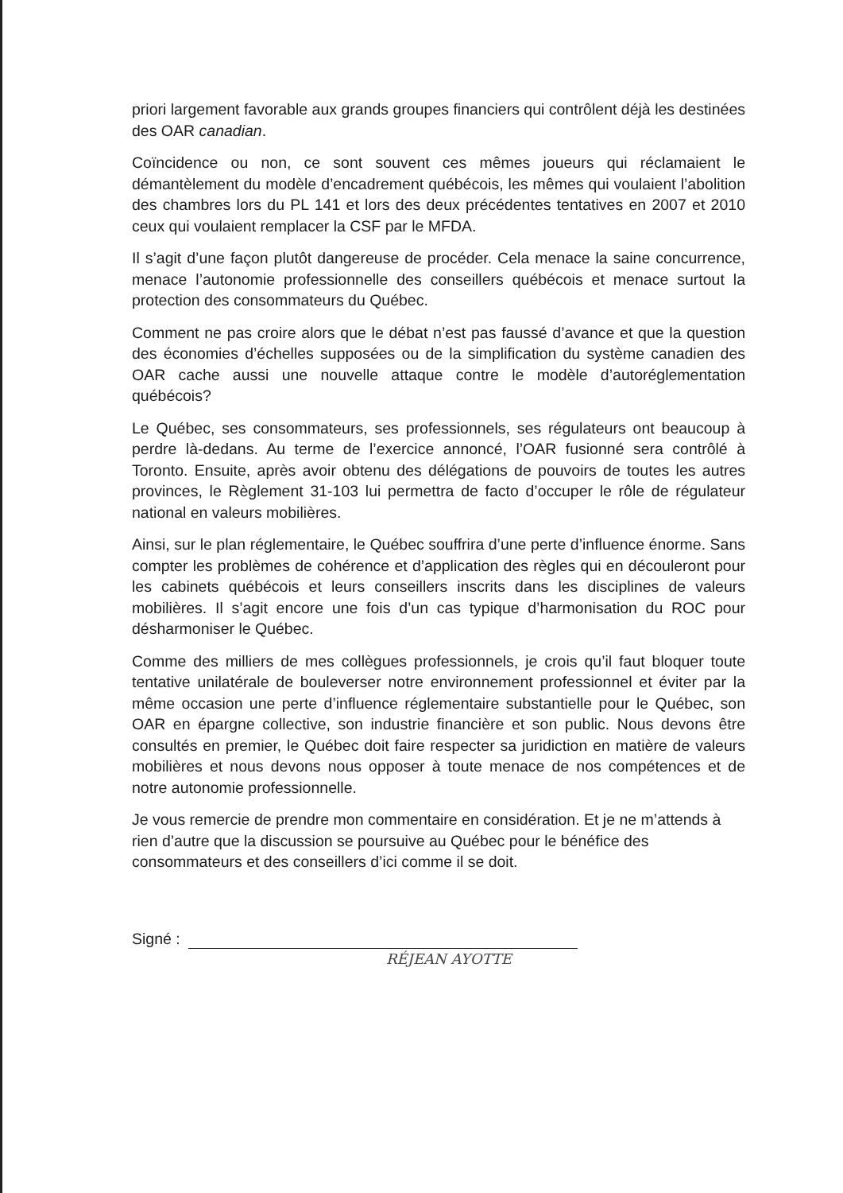priori largement favorable aux grands groupes financiers qui contrôlent déjà les destinées des OAR canadian.
Coïncidence ou non, ce sont souvent ces mêmes joueurs qui réclamaient le démantèlement du modèle d’encadrement québécois, les mêmes qui voulaient l’abolition des chambres lors du PL 141 et lors des deux précédentes tentatives en 2007 et 2010 ceux qui voulaient remplacer la CSF par le MFDA.
Il s’agit d’une façon plutôt dangereuse de procéder. Cela menace la saine concurrence, menace l’autonomie professionnelle des conseillers québécois et menace surtout la protection des consommateurs du Québec.
Comment ne pas croire alors que le débat n’est pas faussé d’avance et que la question des économies d’échelles supposées ou de la simplification du système canadien des OAR cache aussi une nouvelle attaque contre le modèle d’autoréglementation québécois?
Le Québec, ses consommateurs, ses professionnels, ses régulateurs ont beaucoup à perdre là-dedans. Au terme de l’exercice annoncé, l’OAR fusionné sera contrôlé à Toronto. Ensuite, après avoir obtenu des délégations de pouvoirs de toutes les autres provinces, le Règlement 31-103 lui permettra de facto d’occuper le rôle de régulateur national en valeurs mobilières.
Ainsi, sur le plan réglementaire, le Québec souffrira d’une perte d’influence énorme. Sans compter les problèmes de cohérence et d’application des règles qui en découleront pour les cabinets québécois et leurs conseillers inscrits dans les disciplines de valeurs mobilières. Il s’agit encore une fois d’un cas typique d’harmonisation du ROC pour désharmoniser le Québec.
Comme des milliers de mes collègues professionnels, je crois qu’il faut bloquer toute tentative unilatérale de bouleverser notre environnement professionnel et éviter par la même occasion une perte d’influence réglementaire substantielle pour le Québec, son OAR en épargne collective, son industrie financière et son public. Nous devons être consultés en premier, le Québec doit faire respecter sa juridiction en matière de valeurs mobilières et nous devons nous opposer à toute menace de nos compétences et de notre autonomie professionnelle.
Je vous remercie de prendre mon commentaire en considération. Et je ne m’attends à rien d’autre que la discussion se poursuive au Québec pour le bénéfice des consommateurs et des conseillers d’ici comme il se doit.
Signé :
RÉJEAN AYOTTE